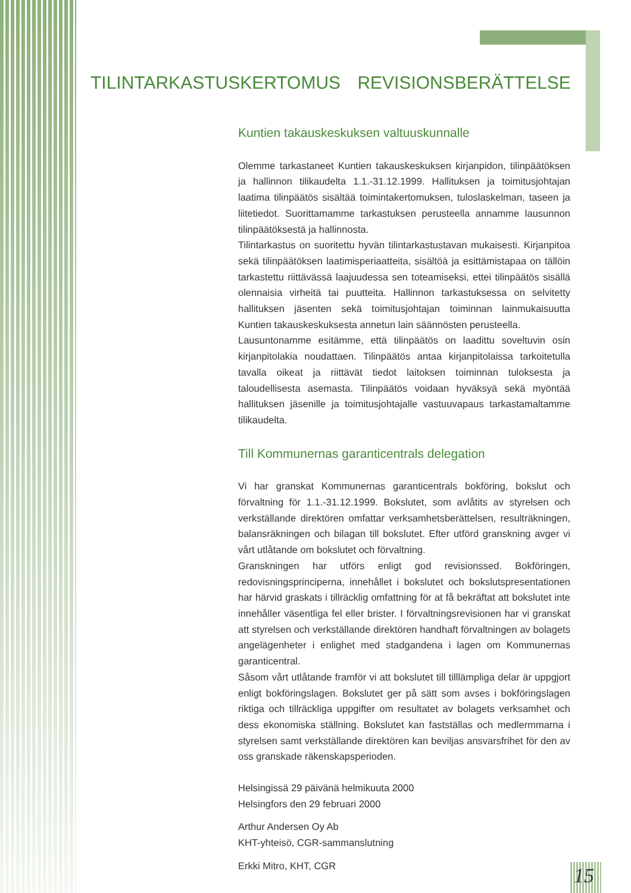TILINTARKASTUSKERTOMUS REVISIONSBERÄTTELSE
Kuntien takauskeskuksen valtuuskunnalle
Olemme tarkastaneet Kuntien takauskeskuksen kirjanpidon, tilinpäätöksen ja hallinnon tilikaudelta 1.1.-31.12.1999. Hallituksen ja toimitusjohtajan laatima tilinpäätös sisältää toimintakertomuksen, tuloslaskelman, taseen ja liitetiedot. Suorittamamme tarkastuksen perusteella annamme lausunnon tilinpäätöksestä ja hallinnosta.
Tilintarkastus on suoritettu hyvän tilintarkastustavan mukaisesti. Kirjanpitoa sekä tilinpäätöksen laatimisperiaatteita, sisältöä ja esittämistapaa on tällöin tarkastettu riittävässä laajuudessa sen toteamiseksi, ettei tilinpäätös sisällä olennaisia virheitä tai puutteita. Hallinnon tarkastuksessa on selvitetty hallituksen jäsenten sekä toimitusjohtajan toiminnan lainmukaisuutta Kuntien takauskeskuksesta annetun lain säännösten perusteella.
Lausuntonamme esitämme, että tilinpäätös on laadittu soveltuvin osin kirjanpitolakia noudattaen. Tilinpäätös antaa kirjanpitolaissa tarkoitetulla tavalla oikeat ja riittävät tiedot laitoksen toiminnan tuloksesta ja taloudellisesta asemasta. Tilinpäätös voidaan hyväksyä sekä myöntää hallituksen jäsenille ja toimitusjohtajalle vastuuvapaus tarkastamaltamme tilikaudelta.
Till Kommunernas garanticentrals delegation
Vi har granskat Kommunernas garanticentrals bokföring, bokslut och förvaltning för 1.1.-31.12.1999. Bokslutet, som avlåtits av styrelsen och verkställande direktören omfattar verksamhetsberättelsen, resulträkningen, balansräkningen och bilagan till bokslutet. Efter utförd granskning avger vi vårt utlåtande om bokslutet och förvaltning.
Granskningen har utförs enligt god revisionssed. Bokföringen, redovisningsprinciperna, innehållet i bokslutet och bokslutspresentationen har härvid graskats i tillräcklig omfattning för at få bekräftat att bokslutet inte innehåller väsentliga fel eller brister. I förvaltningsrevisionen har vi granskat att styrelsen och verkställande direktören handhaft förvaltningen av bolagets angelägenheter i enlighet med stadgandena i lagen om Kommunernas garanticentral.
Såsom vårt utlåtande framför vi att bokslutet till tilllämpliga delar är uppgjort enligt bokföringslagen. Bokslutet ger på sätt som avses i bokföringslagen riktiga och tillräckliga uppgifter om resultatet av bolagets verksamhet och dess ekonomiska ställning. Bokslutet kan fastställas och medlermmarna i styrelsen samt verkställande direktören kan beviljas ansvarsfrihet för den av oss granskade räkenskapsperioden.
Helsingissä 29 päivänä helmikuuta 2000
Helsingfors den 29 februari 2000
Arthur Andersen Oy Ab
KHT-yhteisö, CGR-sammanslutning
Erkki Mitro, KHT, CGR
15